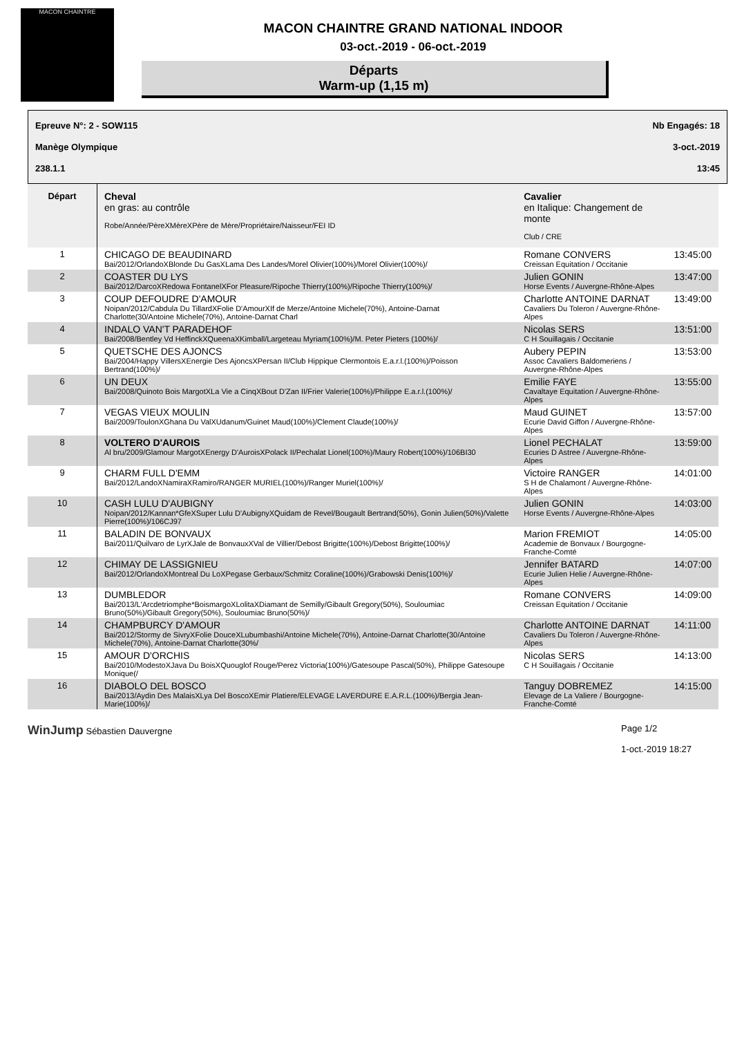MACON CHAINTRE
MACON CHAINTRE GRAND NATIONAL INDOOR
03-oct.-2019 - 06-oct.-2019
Départs
Warm-up (1,15 m)
Epreuve N°: 2 - SOW115 Nb Engagés: 18
Manège Olympique 3-oct.-2019
238.1.1 13:45
| Départ | Cheval en gras: au contrôle Robe/Année/PèreXMèreXPère de Mère/Propriétaire/Naisseur/FEI ID | Cavalier en Italique: Changement de monte Club / CRE | |
| --- | --- | --- | --- |
| 1 | CHICAGO DE BEAUDINARD Bai/2012/OrlandoXBlonde Du GasXLama Des Landes/Morel Olivier(100%)/Morel Olivier(100%)/ | Romane CONVERS Creissan Equitation / Occitanie | 13:45:00 |
| 2 | COASTER DU LYS Bai/2012/DarcoXRedowa FontanelXFor Pleasure/Ripoche Thierry(100%)/Ripoche Thierry(100%)/ | Julien GONIN Horse Events / Auvergne-Rhône-Alpes | 13:47:00 |
| 3 | COUP DEFOUDRE D'AMOUR Noipan/2012/Cabdula Du TillardXFolie D'AmourXIf de Merze/Antoine Michele(70%), Antoine-Darnat Charlotte(30/Antoine Michele(70%), Antoine-Darnat Charl | Charlotte ANTOINE DARNAT Cavaliers Du Toleron / Auvergne-Rhône-Alpes | 13:49:00 |
| 4 | INDALO VAN'T PARADEHOF Bai/2008/Bentley Vd HeffinckXQueenaXKimball/Largeteau Myriam(100%)/M. Peter Pieters (100%)/ | Nicolas SERS C H Souillagais / Occitanie | 13:51:00 |
| 5 | QUETSCHE DES AJONCS Bai/2004/Happy VillersXEnergie Des AjoncsXPersan II/Club Hippique Clermontois E.a.r.l.(100%)/Poisson Bertrand(100%)/ | Aubery PEPIN Assoc Cavaliers Baldomeriens / Auvergne-Rhône-Alpes | 13:53:00 |
| 6 | UN DEUX Bai/2008/Quinoto Bois MargotXLa Vie a CinqXBout D'Zan II/Frier Valerie(100%)/Philippe E.a.r.l.(100%)/ | Emilie FAYE Cavaltaye Equitation / Auvergne-Rhône-Alpes | 13:55:00 |
| 7 | VEGAS VIEUX MOULIN Bai/2009/ToulonXGhana Du ValXUdanum/Guinet Maud(100%)/Clement Claude(100%)/ | Maud GUINET Ecurie David Giffon / Auvergne-Rhône-Alpes | 13:57:00 |
| 8 | VOLTERO D'AUROIS Al bru/2009/Glamour MargotXEnergy D'AuroisXPolack II/Pechalat Lionel(100%)/Maury Robert(100%)/106BI30 | Lionel PECHALAT Ecuries D Astree / Auvergne-Rhône-Alpes | 13:59:00 |
| 9 | CHARM FULL D'EMM Bai/2012/LandoXNamiraXRamiro/RANGER MURIEL(100%)/Ranger Muriel(100%)/ | Victoire RANGER S H de Chalamont / Auvergne-Rhône-Alpes | 14:01:00 |
| 10 | CASH LULU D'AUBIGNY Noipan/2012/Kannan*GfeXSuper Lulu D'AubignyXQuidam de Revel/Bougault Bertrand(50%), Gonin Julien(50%)/Valette Pierre(100%)/106CJ97 | Julien GONIN Horse Events / Auvergne-Rhône-Alpes | 14:03:00 |
| 11 | BALADIN DE BONVAUX Bai/2011/Quilvaro de LyrXJale de BonvauxXVal de Villier/Debost Brigitte(100%)/Debost Brigitte(100%)/ | Marion FREMIOT Academie de Bonvaux / Bourgogne-Franche-Comté | 14:05:00 |
| 12 | CHIMAY DE LASSIGNIEU Bai/2012/OrlandoXMontreal Du LoXPegase Gerbaux/Schmitz Coraline(100%)/Grabowski Denis(100%)/ | Jennifer BATARD Ecurie Julien Helie / Auvergne-Rhône-Alpes | 14:07:00 |
| 13 | DUMBLEDOR Bai/2013/L'Arcdetriomphe*BoismargoXLolitaXDiamant de Semilly/Gibault Gregory(50%), Souloumiac Bruno(50%)/Gibault Gregory(50%), Souloumiac Bruno(50%)/ | Romane CONVERS Creissan Equitation / Occitanie | 14:09:00 |
| 14 | CHAMPBURCY D'AMOUR Bai/2012/Stormy de SivryXFolie DouceXLubumbashi/Antoine Michele(70%), Antoine-Darnat Charlotte(30/Antoine Michele(70%), Antoine-Darnat Charlotte(30%/ | Charlotte ANTOINE DARNAT Cavaliers Du Toleron / Auvergne-Rhône-Alpes | 14:11:00 |
| 15 | AMOUR D'ORCHIS Bai/2010/ModestoXJava Du BoisXQuouglof Rouge/Perez Victoria(100%)/Gatesoupe Pascal(50%), Philippe Gatesoupe Monique(/ | Nicolas SERS C H Souillagais / Occitanie | 14:13:00 |
| 16 | DIABOLO DEL BOSCO Bai/2013/Aydin Des MalaisXLya Del BoscoXEmir Platiere/ELEVAGE LAVERDURE E.A.R.L.(100%)/Bergia Jean-Marie(100%)/ | Tanguy DOBREMEZ Elevage de La Valiere / Bourgogne-Franche-Comté | 14:15:00 |
WinJump Sébastien Dauvergne Page 1/2
1-oct.-2019 18:27